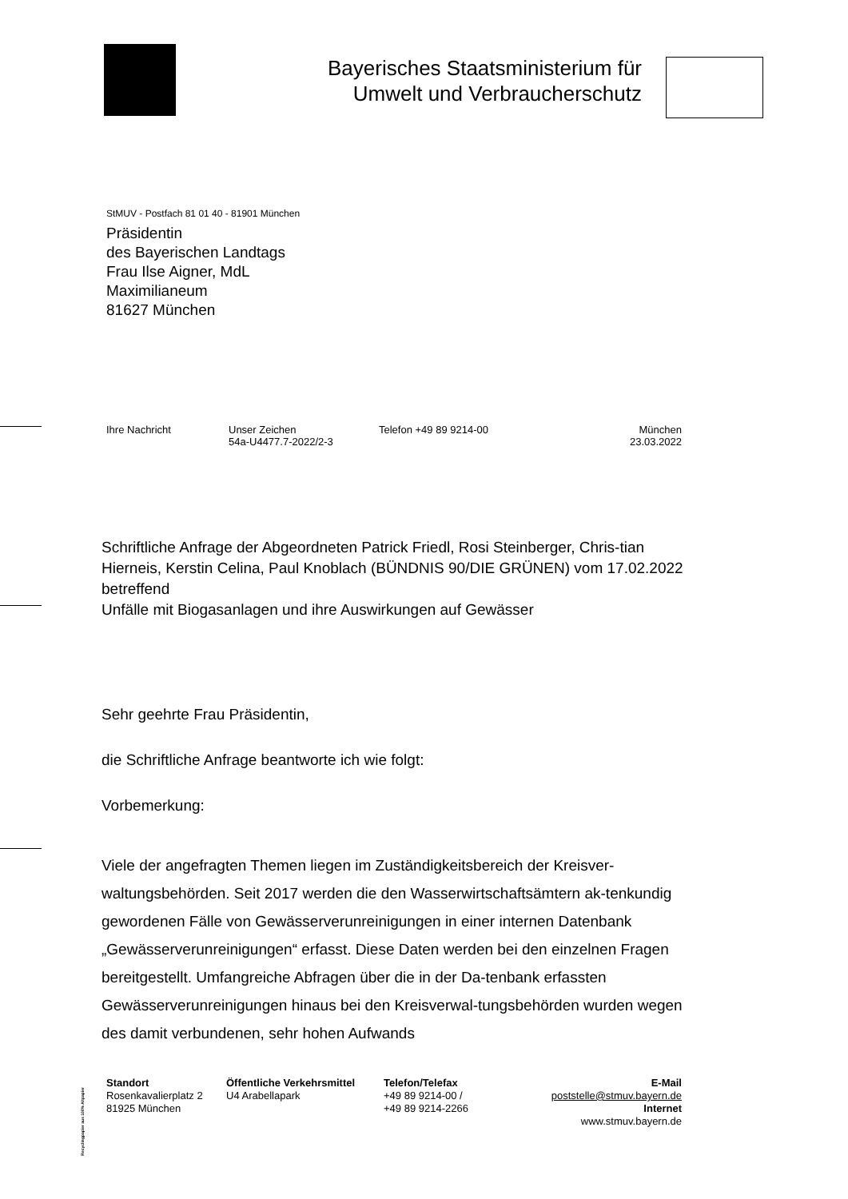Bayerisches Staatsministerium für
Umwelt und Verbraucherschutz
StMUV - Postfach 81 01 40 - 81901 München
Präsidentin
des Bayerischen Landtags
Frau Ilse Aigner, MdL
Maximilianeum
81627 München
Ihre Nachricht Unser Zeichen
54a-U4477.7-2022/2-3
Telefon +49 89 9214-00 München
23.03.2022
Schriftliche Anfrage der Abgeordneten Patrick Friedl, Rosi Steinberger, Chris-tian Hierneis, Kerstin Celina, Paul Knoblach (BÜNDNIS 90/DIE GRÜNEN) vom 17.02.2022 betreffend
Unfälle mit Biogasanlagen und ihre Auswirkungen auf Gewässer
Sehr geehrte Frau Präsidentin,
die Schriftliche Anfrage beantworte ich wie folgt:
Vorbemerkung:
Viele der angefragten Themen liegen im Zuständigkeitsbereich der Kreisver-waltungsbehörden. Seit 2017 werden die den Wasserwirtschaftsämtern ak-tenkundig gewordenen Fälle von Gewässerverunreinigungen in einer internen Datenbank „Gewässerverunreinigungen“ erfasst. Diese Daten werden bei den einzelnen Fragen bereitgestellt. Umfangreiche Abfragen über die in der Da-tenbank erfassten Gewässerverunreinigungen hinaus bei den Kreisverwal-tungsbehörden wurden wegen des damit verbundenen, sehr hohen Aufwands
Recyclingpapier aus 100% Altpapier
Standort
Rosenkavalierplatz 2
81925 München
Öffentliche Verkehrsmittel
U4 Arabellapark
Telefon/Telefax
+49 89 9214-00 /
+49 89 9214-2266
E-Mail
poststelle@stmuv.bayern.de
Internet
www.stmuv.bayern.de